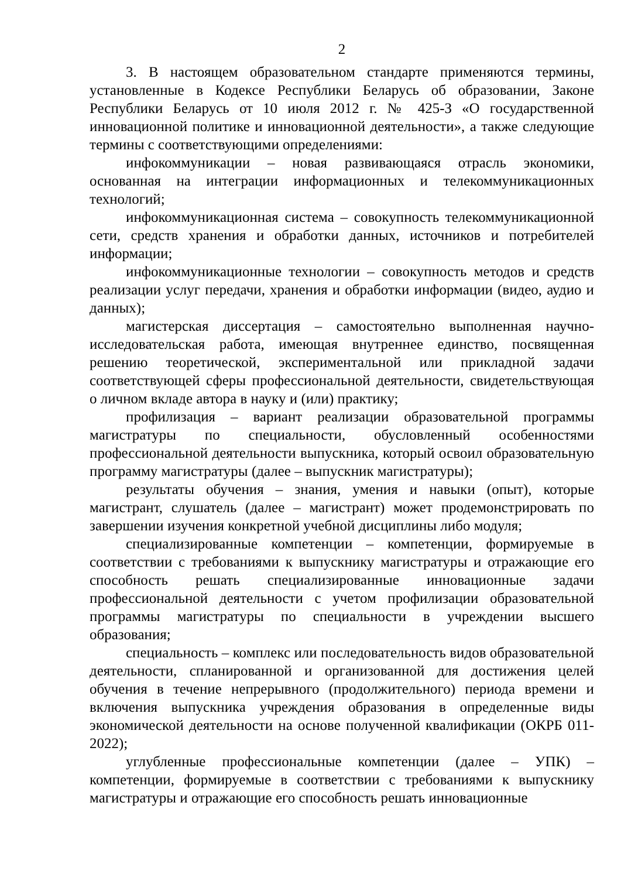2
3. В настоящем образовательном стандарте применяются термины, установленные в Кодексе Республики Беларусь об образовании, Законе Республики Беларусь от 10 июля 2012 г. № 425-З «О государственной инновационной политике и инновационной деятельности», а также следующие термины с соответствующими определениями:
инфокоммуникации – новая развивающаяся отрасль экономики, основанная на интеграции информационных и телекоммуникационных технологий;
инфокоммуникационная система – совокупность телекоммуникационной сети, средств хранения и обработки данных, источников и потребителей информации;
инфокоммуникационные технологии – совокупность методов и средств реализации услуг передачи, хранения и обработки информации (видео, аудио и данных);
магистерская диссертация – самостоятельно выполненная научно-исследовательская работа, имеющая внутреннее единство, посвященная решению теоретической, экспериментальной или прикладной задачи соответствующей сферы профессиональной деятельности, свидетельствующая о личном вкладе автора в науку и (или) практику;
профилизация – вариант реализации образовательной программы магистратуры по специальности, обусловленный особенностями профессиональной деятельности выпускника, который освоил образовательную программу магистратуры (далее – выпускник магистратуры);
результаты обучения – знания, умения и навыки (опыт), которые магистрант, слушатель (далее – магистрант) может продемонстрировать по завершении изучения конкретной учебной дисциплины либо модуля;
специализированные компетенции – компетенции, формируемые в соответствии с требованиями к выпускнику магистратуры и отражающие его способность решать специализированные инновационные задачи профессиональной деятельности с учетом профилизации образовательной программы магистратуры по специальности в учреждении высшего образования;
специальность – комплекс или последовательность видов образовательной деятельности, спланированной и организованной для достижения целей обучения в течение непрерывного (продолжительного) периода времени и включения выпускника учреждения образования в определенные виды экономической деятельности на основе полученной квалификации (ОКРБ 011-2022);
углубленные профессиональные компетенции (далее – УПК) – компетенции, формируемые в соответствии с требованиями к выпускнику магистратуры и отражающие его способность решать инновационные